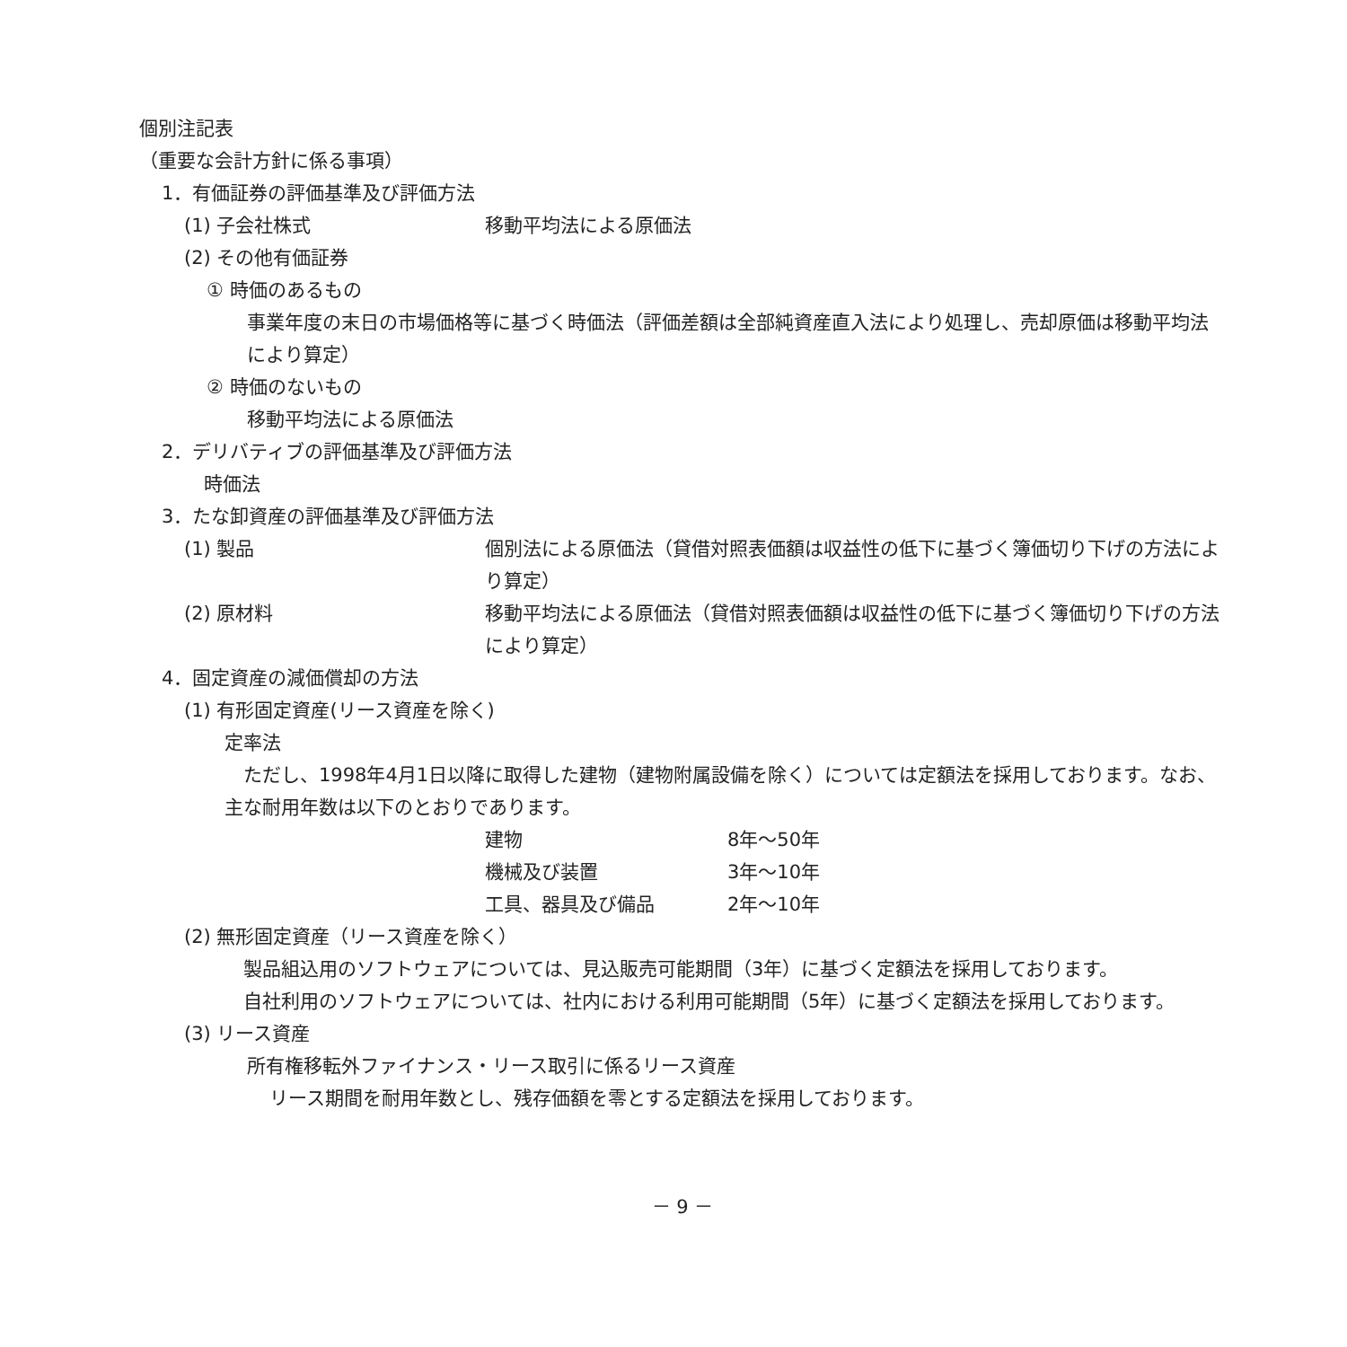個別注記表
（重要な会計方針に係る事項）
1．有価証券の評価基準及び評価方法
(1) 子会社株式 移動平均法による原価法
(2) その他有価証券
① 時価のあるもの
事業年度の末日の市場価格等に基づく時価法（評価差額は全部純資産直入法により処理し、売却原価は移動平均法により算定）
② 時価のないもの
移動平均法による原価法
2．デリバティブの評価基準及び評価方法
時価法
3．たな卸資産の評価基準及び評価方法
(1) 製品 個別法による原価法（貸借対照表価額は収益性の低下に基づく簿価切り下げの方法により算定）
(2) 原材料 移動平均法による原価法（貸借対照表価額は収益性の低下に基づく簿価切り下げの方法により算定）
4．固定資産の減価償却の方法
(1) 有形固定資産(リース資産を除く)
定率法
　ただし、1998年4月1日以降に取得した建物（建物附属設備を除く）については定額法を採用しております。なお、主な耐用年数は以下のとおりであります。
| 建物 | 8年～50年 |
| 機械及び装置 | 3年～10年 |
| 工具、器具及び備品 | 2年～10年 |
(2) 無形固定資産（リース資産を除く）
　製品組込用のソフトウェアについては、見込販売可能期間（3年）に基づく定額法を採用しております。
　自社利用のソフトウェアについては、社内における利用可能期間（5年）に基づく定額法を採用しております。
(3) リース資産
所有権移転外ファイナンス・リース取引に係るリース資産
リース期間を耐用年数とし、残存価額を零とする定額法を採用しております。
－ 9 －